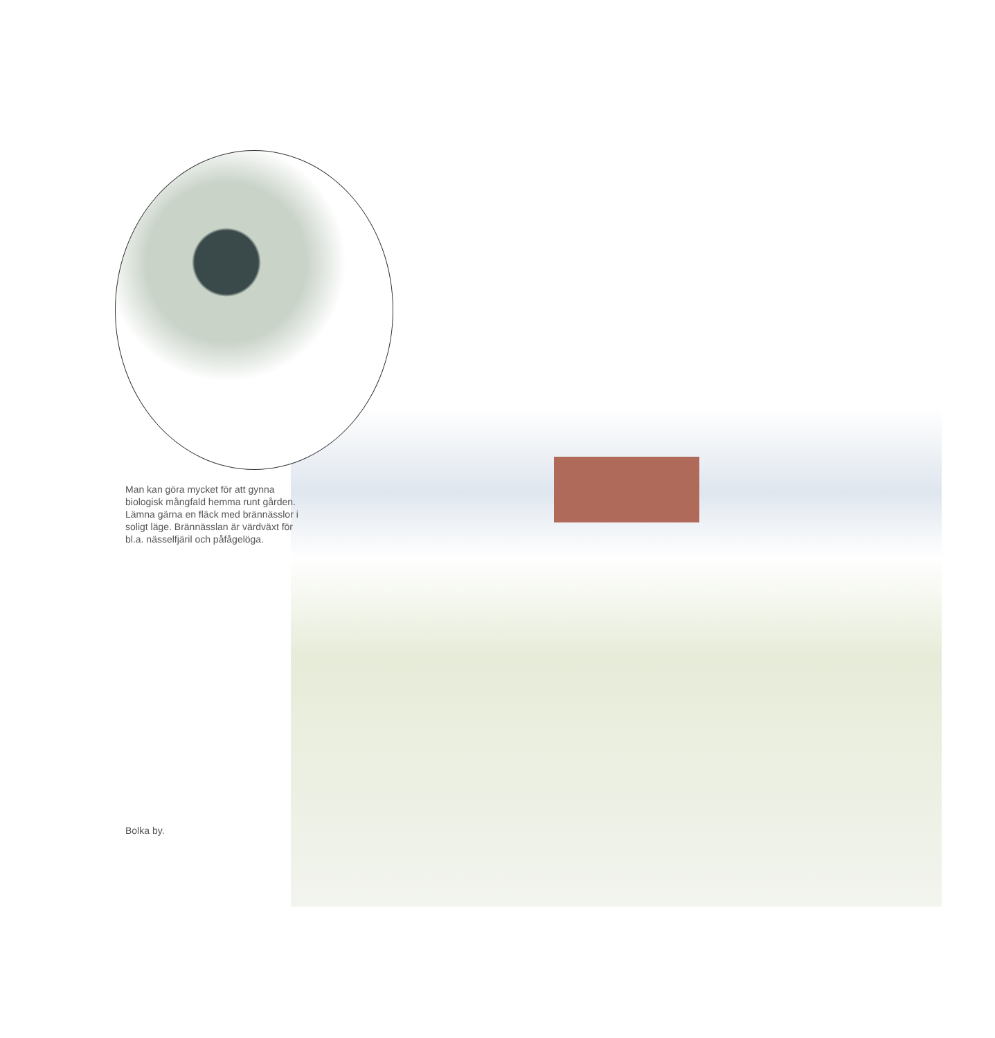Man kan göra mycket för att gynna biologisk mångfald hemma runt gården. Lämna gärna en fläck med brännässlor i soligt läge. Brännässlan är värdväxt för bl.a. nässelfjäril och påfågelöga.
Bolka by.